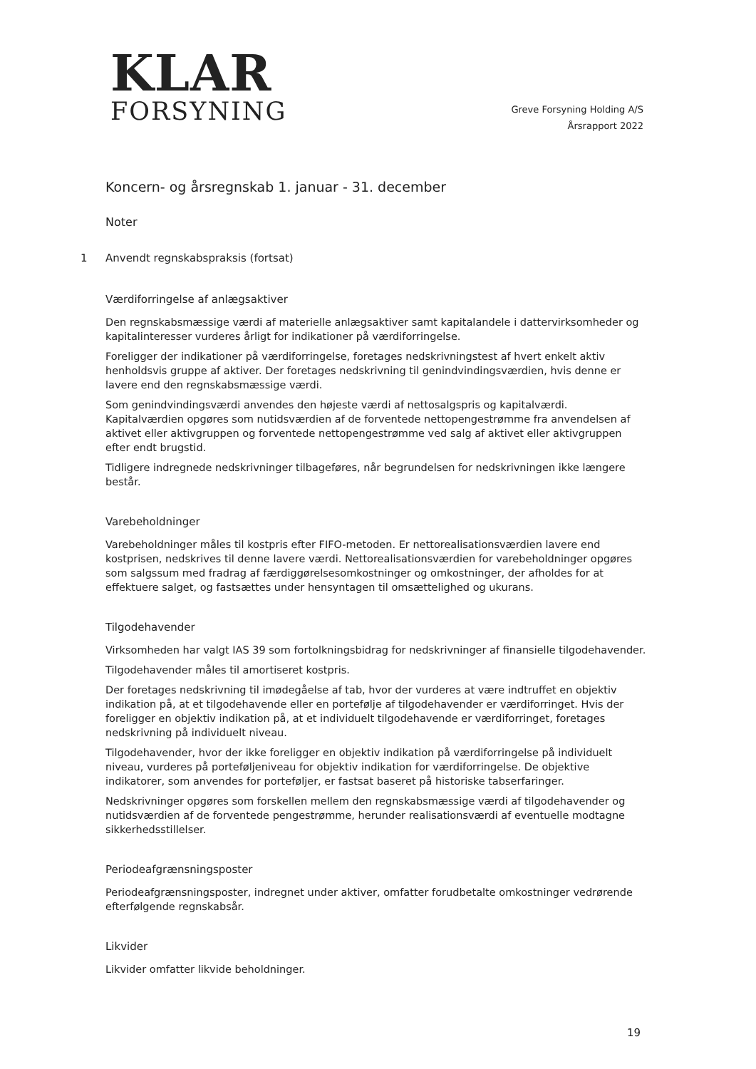KLAR
FORSYNING
Greve Forsyning Holding A/S
Årsrapport 2022
Koncern- og årsregnskab 1. januar - 31. december
Noter
1 Anvendt regnskabspraksis (fortsat)
Værdiforringelse af anlægsaktiver
Den regnskabsmæssige værdi af materielle anlægsaktiver samt kapitalandele i dattervirksomheder og kapitalinteresser vurderes årligt for indikationer på værdiforringelse.
Foreligger der indikationer på værdiforringelse, foretages nedskrivningstest af hvert enkelt aktiv henholdsvis gruppe af aktiver. Der foretages nedskrivning til genindvindingsværdien, hvis denne er lavere end den regnskabsmæssige værdi.
Som genindvindingsværdi anvendes den højeste værdi af nettosalgspris og kapitalværdi. Kapitalværdien opgøres som nutidsværdien af de forventede nettopengestrømme fra anvendelsen af aktivet eller aktivgruppen og forventede nettopengestrømme ved salg af aktivet eller aktivgruppen efter endt brugstid.
Tidligere indregnede nedskrivninger tilbageføres, når begrundelsen for nedskrivningen ikke længere består.
Varebeholdninger
Varebeholdninger måles til kostpris efter FIFO-metoden. Er nettorealisationsværdien lavere end kostprisen, nedskrives til denne lavere værdi. Nettorealisationsværdien for varebeholdninger opgøres som salgssum med fradrag af færdiggørelsesomkostninger og omkostninger, der afholdes for at effektuere salget, og fastsættes under hensyntagen til omsættelighed og ukurans.
Tilgodehavender
Virksomheden har valgt IAS 39 som fortolkningsbidrag for nedskrivninger af finansielle tilgodehavender.
Tilgodehavender måles til amortiseret kostpris.
Der foretages nedskrivning til imødegåelse af tab, hvor der vurderes at være indtruffet en objektiv indikation på, at et tilgodehavende eller en portefølje af tilgodehavender er værdiforringet. Hvis der foreligger en objektiv indikation på, at et individuelt tilgodehavende er værdiforringet, foretages nedskrivning på individuelt niveau.
Tilgodehavender, hvor der ikke foreligger en objektiv indikation på værdiforringelse på individuelt niveau, vurderes på porteføljeniveau for objektiv indikation for værdiforringelse. De objektive indikatorer, som anvendes for porteføljer, er fastsat baseret på historiske tabserfaringer.
Nedskrivninger opgøres som forskellen mellem den regnskabsmæssige værdi af tilgodehavender og nutidsværdien af de forventede pengestrømme, herunder realisationsværdi af eventuelle modtagne sikkerhedsstillelser.
Periodeafgrænsningsposter
Periodeafgrænsningsposter, indregnet under aktiver, omfatter forudbetalte omkostninger vedrørende efterfølgende regnskabsår.
Likvider
Likvider omfatter likvide beholdninger.
19